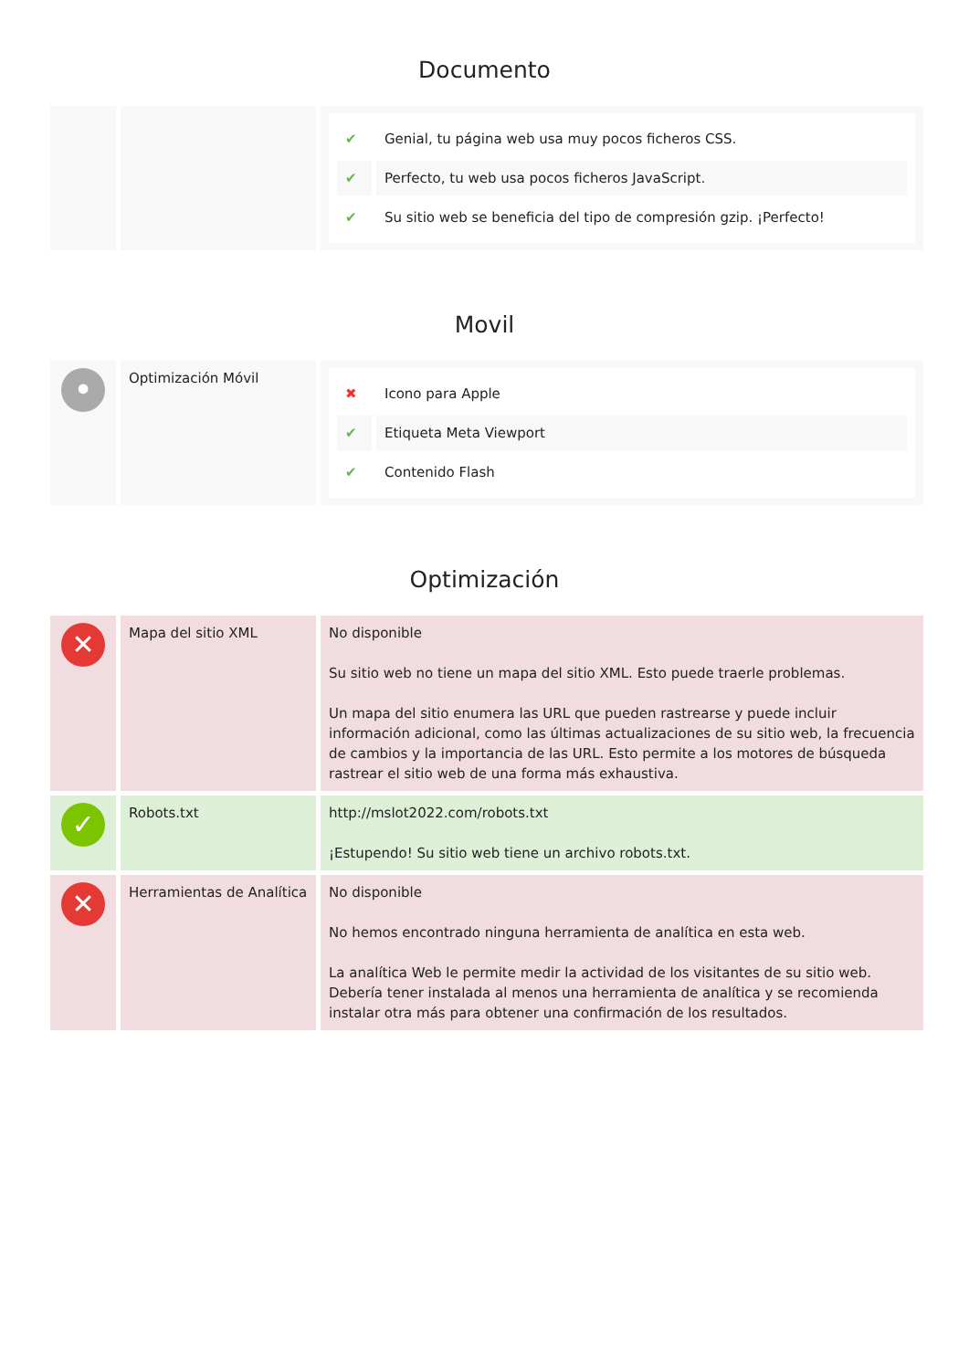Documento
| | | / ✔ / Genial, tu página web usa muy pocos ficheros CSS. / / ✔ / Perfecto, tu web usa pocos ficheros JavaScript. / / ✔ / Su sitio web se beneficia del tipo de compresión gzip. ¡Perfecto! / |
Movil
| • | Optimización Móvil | / ✖ / Icono para Apple / / ✔ / Etiqueta Meta Viewport / / ✔ / Contenido Flash / |
Optimización
| ✕ | Mapa del sitio XML | No disponible Su sitio web no tiene un mapa del sitio XML. Esto puede traerle problemas. Un mapa del sitio enumera las URL que pueden rastrearse y puede incluir información adicional, como las últimas actualizaciones de su sitio web, la frecuencia de cambios y la importancia de las URL. Esto permite a los motores de búsqueda rastrear el sitio web de una forma más exhaustiva. |
| ✓ | Robots.txt | http://mslot2022.com/robots.txt ¡Estupendo! Su sitio web tiene un archivo robots.txt. |
| ✕ | Herramientas de Analítica | No disponible No hemos encontrado ninguna herramienta de analítica en esta web. La analítica Web le permite medir la actividad de los visitantes de su sitio web. Debería tener instalada al menos una herramienta de analítica y se recomienda instalar otra más para obtener una confirmación de los resultados. |